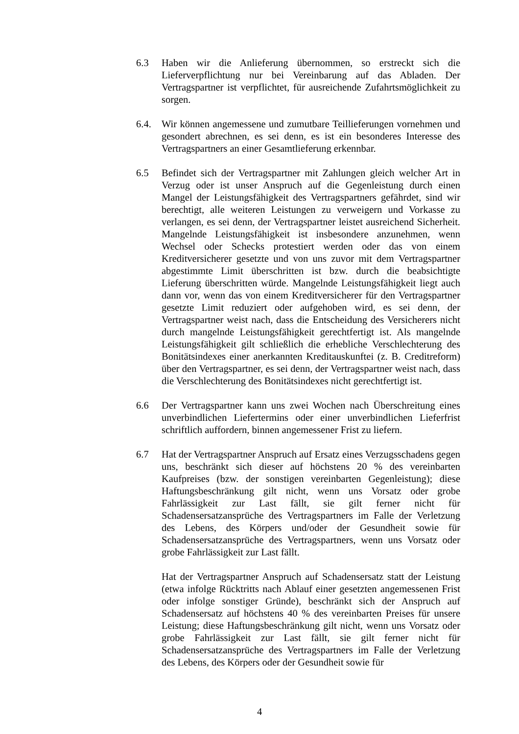6.3 Haben wir die Anlieferung übernommen, so erstreckt sich die Lieferverpflichtung nur bei Vereinbarung auf das Abladen. Der Vertragspartner ist verpflichtet, für ausreichende Zufahrtsmöglichkeit zu sorgen.
6.4. Wir können angemessene und zumutbare Teillieferungen vornehmen und gesondert abrechnen, es sei denn, es ist ein besonderes Interesse des Vertragspartners an einer Gesamtlieferung erkennbar.
6.5 Befindet sich der Vertragspartner mit Zahlungen gleich welcher Art in Verzug oder ist unser Anspruch auf die Gegenleistung durch einen Mangel der Leistungsfähigkeit des Vertragspartners gefährdet, sind wir berechtigt, alle weiteren Leistungen zu verweigern und Vorkasse zu verlangen, es sei denn, der Vertragspartner leistet ausreichend Sicherheit. Mangelnde Leistungsfähigkeit ist insbesondere anzunehmen, wenn Wechsel oder Schecks protestiert werden oder das von einem Kreditversicherer gesetzte und von uns zuvor mit dem Vertragspartner abgestimmte Limit überschritten ist bzw. durch die beabsichtigte Lieferung überschritten würde. Mangelnde Leistungsfähigkeit liegt auch dann vor, wenn das von einem Kreditversicherer für den Vertragspartner gesetzte Limit reduziert oder aufgehoben wird, es sei denn, der Vertragspartner weist nach, dass die Entscheidung des Versicherers nicht durch mangelnde Leistungsfähigkeit gerechtfertigt ist. Als mangelnde Leistungsfähigkeit gilt schließlich die erhebliche Verschlechterung des Bonitätsindexes einer anerkannten Kreditauskunftei (z. B. Creditreform) über den Vertragspartner, es sei denn, der Vertragspartner weist nach, dass die Verschlechterung des Bonitätsindexes nicht gerechtfertigt ist.
6.6 Der Vertragspartner kann uns zwei Wochen nach Überschreitung eines unverbindlichen Liefertermins oder einer unverbindlichen Lieferfrist schriftlich auffordern, binnen angemessener Frist zu liefern.
6.7 Hat der Vertragspartner Anspruch auf Ersatz eines Verzugsschadens gegen uns, beschränkt sich dieser auf höchstens 20 % des vereinbarten Kaufpreises (bzw. der sonstigen vereinbarten Gegenleistung); diese Haftungsbeschränkung gilt nicht, wenn uns Vorsatz oder grobe Fahrlässigkeit zur Last fällt, sie gilt ferner nicht für Schadensersatzansprüche des Vertragspartners im Falle der Verletzung des Lebens, des Körpers und/oder der Gesundheit sowie für Schadensersatzansprüche des Vertragspartners, wenn uns Vorsatz oder grobe Fahrlässigkeit zur Last fällt.
Hat der Vertragspartner Anspruch auf Schadensersatz statt der Leistung (etwa infolge Rücktritts nach Ablauf einer gesetzten angemessenen Frist oder infolge sonstiger Gründe), beschränkt sich der Anspruch auf Schadensersatz auf höchstens 40 % des vereinbarten Preises für unsere Leistung; diese Haftungsbeschränkung gilt nicht, wenn uns Vorsatz oder grobe Fahrlässigkeit zur Last fällt, sie gilt ferner nicht für Schadensersatzansprüche des Vertragspartners im Falle der Verletzung des Lebens, des Körpers oder der Gesundheit sowie für
4